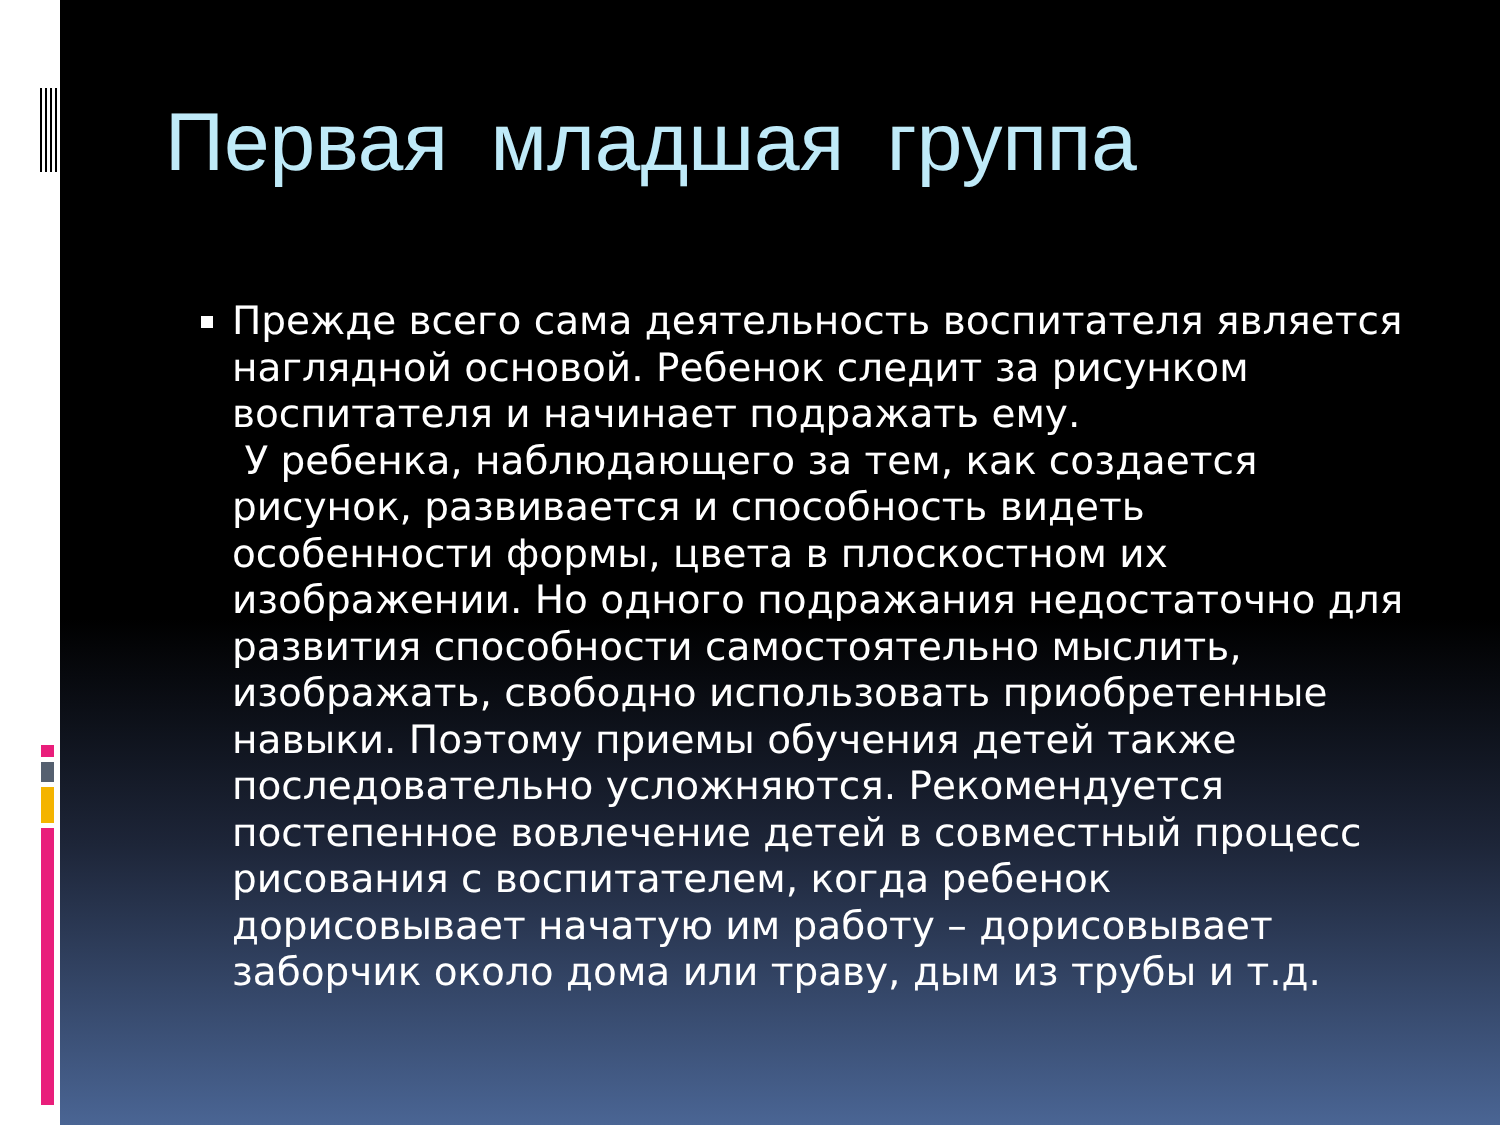Первая младшая группа
Прежде всего сама деятельность воспитателя является наглядной основой. Ребенок следит за рисунком воспитателя и начинает подражать ему.
У ребенка, наблюдающего за тем, как создается рисунок, развивается и способность видеть особенности формы, цвета в плоскостном их изображении. Но одного подражания недостаточно для развития способности самостоятельно мыслить, изображать, свободно использовать приобретенные навыки. Поэтому приемы обучения детей также последовательно усложняются. Рекомендуется постепенное вовлечение детей в совместный процесс рисования с воспитателем, когда ребенок дорисовывает начатую им работу – дорисовывает заборчик около дома или траву, дым из трубы и т.д.